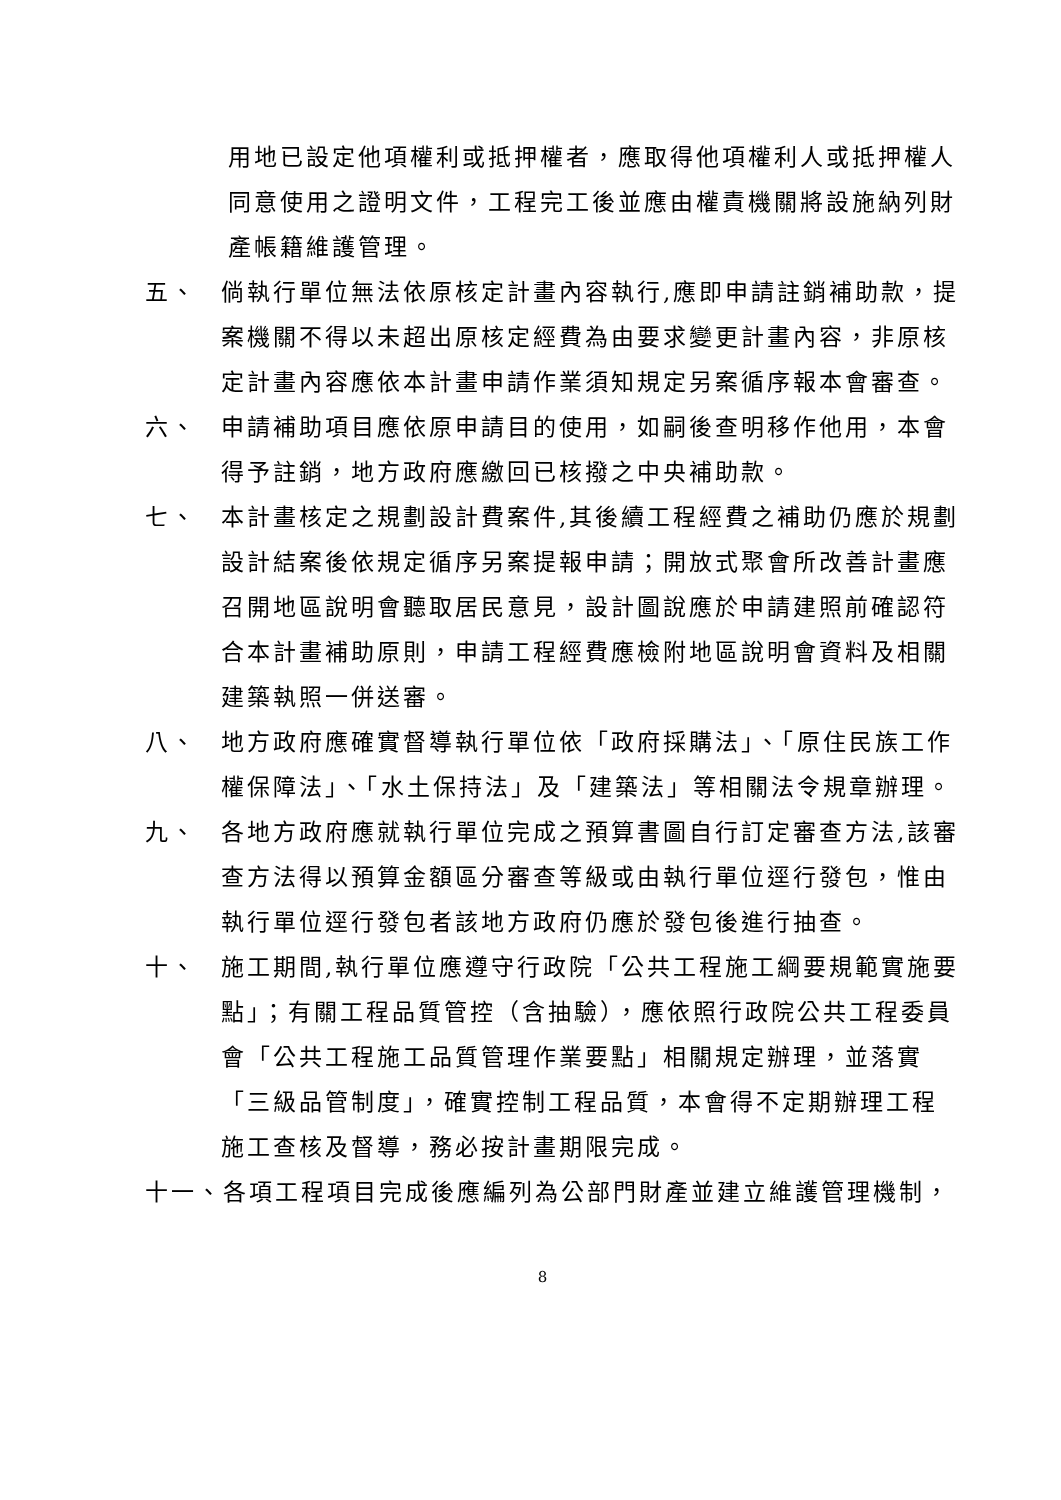用地已設定他項權利或抵押權者，應取得他項權利人或抵押權人同意使用之證明文件，工程完工後並應由權責機關將設施納列財產帳籍維護管理。
五、 倘執行單位無法依原核定計畫內容執行,應即申請註銷補助款，提案機關不得以未超出原核定經費為由要求變更計畫內容，非原核定計畫內容應依本計畫申請作業須知規定另案循序報本會審查。
六、 申請補助項目應依原申請目的使用，如嗣後查明移作他用，本會得予註銷，地方政府應繳回已核撥之中央補助款。
七、 本計畫核定之規劃設計費案件,其後續工程經費之補助仍應於規劃設計結案後依規定循序另案提報申請；開放式聚會所改善計畫應召開地區說明會聽取居民意見，設計圖說應於申請建照前確認符合本計畫補助原則，申請工程經費應檢附地區說明會資料及相關建築執照一併送審。
八、 地方政府應確實督導執行單位依「政府採購法」、「原住民族工作權保障法」、「水土保持法」及「建築法」等相關法令規章辦理。
九、 各地方政府應就執行單位完成之預算書圖自行訂定審查方法,該審查方法得以預算金額區分審查等級或由執行單位逕行發包，惟由執行單位逕行發包者該地方政府仍應於發包後進行抽查。
十、 施工期間,執行單位應遵守行政院「公共工程施工綱要規範實施要點」；有關工程品質管控（含抽驗），應依照行政院公共工程委員會「公共工程施工品質管理作業要點」相關規定辦理，並落實「三級品管制度」，確實控制工程品質，本會得不定期辦理工程施工查核及督導，務必按計畫期限完成。
十一、各項工程項目完成後應編列為公部門財產並建立維護管理機制，
8